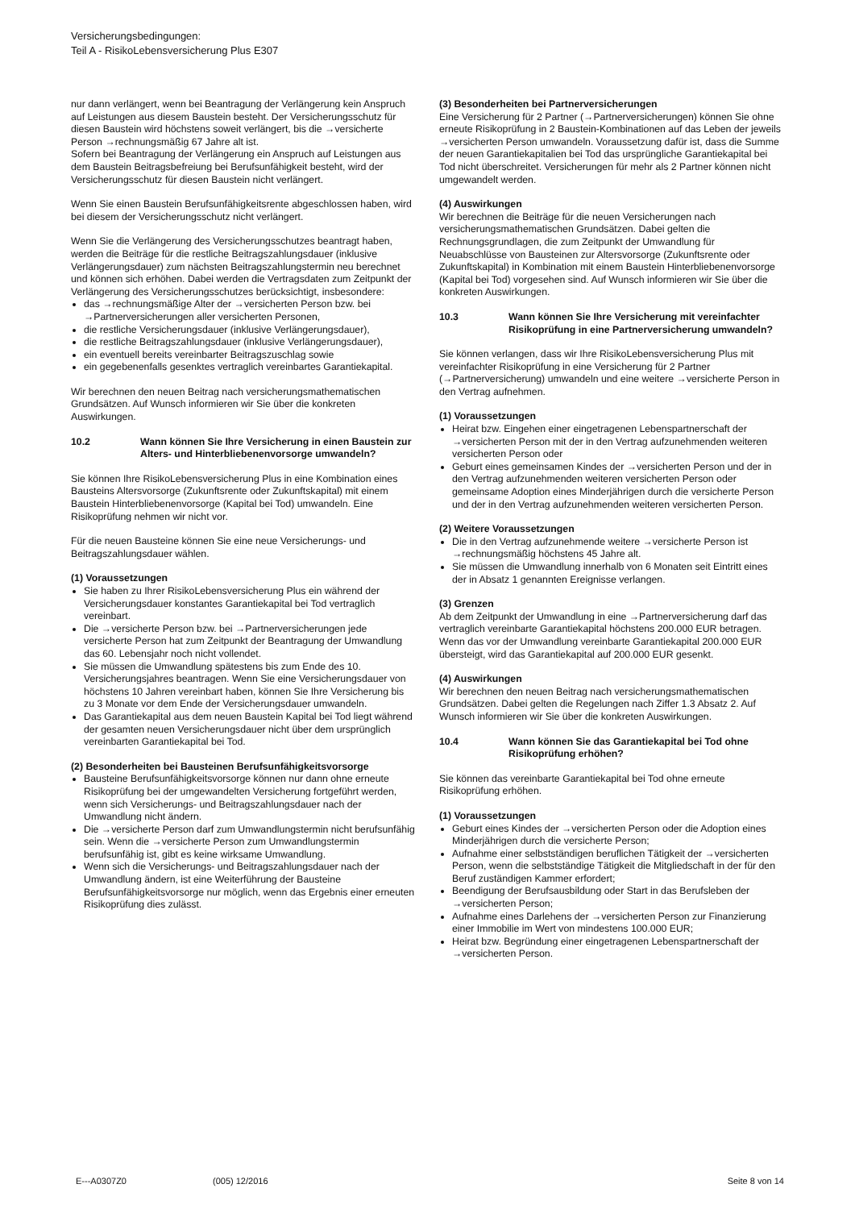Versicherungsbedingungen:
Teil A - RisikoLebensversicherung Plus E307
nur dann verlängert, wenn bei Beantragung der Verlängerung kein Anspruch auf Leistungen aus diesem Baustein besteht. Der Versicherungsschutz für diesen Baustein wird höchstens soweit verlängert, bis die →versicherte Person →rechnungsmäßig 67 Jahre alt ist.
Sofern bei Beantragung der Verlängerung ein Anspruch auf Leistungen aus dem Baustein Beitragsbefreiung bei Berufsunfähigkeit besteht, wird der Versicherungsschutz für diesen Baustein nicht verlängert.
Wenn Sie einen Baustein Berufsunfähigkeitsrente abgeschlossen haben, wird bei diesem der Versicherungsschutz nicht verlängert.
Wenn Sie die Verlängerung des Versicherungsschutzes beantragt haben, werden die Beiträge für die restliche Beitragszahlungsdauer (inklusive Verlängerungsdauer) zum nächsten Beitragszahlungstermin neu berechnet und können sich erhöhen. Dabei werden die Vertragsdaten zum Zeitpunkt der Verlängerung des Versicherungsschutzes berücksichtigt, insbesondere:
das →rechnungsmäßige Alter der →versicherten Person bzw. bei →Partnerversicherungen aller versicherten Personen,
die restliche Versicherungsdauer (inklusive Verlängerungsdauer),
die restliche Beitragszahlungsdauer (inklusive Verlängerungsdauer),
ein eventuell bereits vereinbarter Beitragszuschlag sowie
ein gegebenenfalls gesenktes vertraglich vereinbartes Garantiekapital.
Wir berechnen den neuen Beitrag nach versicherungsmathematischen Grundsätzen. Auf Wunsch informieren wir Sie über die konkreten Auswirkungen.
10.2 Wann können Sie Ihre Versicherung in einen Baustein zur Alters- und Hinterbliebenenvorsorge umwandeln?
Sie können Ihre RisikoLebensversicherung Plus in eine Kombination eines Bausteins Altersvorsorge (Zukunftsrente oder Zukunftskapital) mit einem Baustein Hinterbliebenenvorsorge (Kapital bei Tod) umwandeln. Eine Risikoprüfung nehmen wir nicht vor.
Für die neuen Bausteine können Sie eine neue Versicherungs- und Beitragszahlungsdauer wählen.
(1) Voraussetzungen
Sie haben zu Ihrer RisikoLebensversicherung Plus ein während der Versicherungsdauer konstantes Garantiekapital bei Tod vertraglich vereinbart.
Die →versicherte Person bzw. bei →Partnerversicherungen jede versicherte Person hat zum Zeitpunkt der Beantragung der Umwandlung das 60. Lebensjahr noch nicht vollendet.
Sie müssen die Umwandlung spätestens bis zum Ende des 10. Versicherungsjahres beantragen. Wenn Sie eine Versicherungsdauer von höchstens 10 Jahren vereinbart haben, können Sie Ihre Versicherung bis zu 3 Monate vor dem Ende der Versicherungsdauer umwandeln.
Das Garantiekapital aus dem neuen Baustein Kapital bei Tod liegt während der gesamten neuen Versicherungsdauer nicht über dem ursprünglich vereinbarten Garantiekapital bei Tod.
(2) Besonderheiten bei Bausteinen Berufsunfähigkeitsvorsorge
Bausteine Berufsunfähigkeitsvorsorge können nur dann ohne erneute Risikoprüfung bei der umgewandelten Versicherung fortgeführt werden, wenn sich Versicherungs- und Beitragszahlungsdauer nach der Umwandlung nicht ändern.
Die →versicherte Person darf zum Umwandlungstermin nicht berufsunfähig sein. Wenn die →versicherte Person zum Umwandlungstermin berufsunfähig ist, gibt es keine wirksame Umwandlung.
Wenn sich die Versicherungs- und Beitragszahlungsdauer nach der Umwandlung ändern, ist eine Weiterführung der Bausteine Berufsunfähigkeitsvorsorge nur möglich, wenn das Ergebnis einer erneuten Risikoprüfung dies zulässt.
(3) Besonderheiten bei Partnerversicherungen
Eine Versicherung für 2 Partner (→Partnerversicherungen) können Sie ohne erneute Risikoprüfung in 2 Baustein-Kombinationen auf das Leben der jeweils →versicherten Person umwandeln. Voraussetzung dafür ist, dass die Summe der neuen Garantiekapitalien bei Tod das ursprüngliche Garantiekapital bei Tod nicht überschreitet. Versicherungen für mehr als 2 Partner können nicht umgewandelt werden.
(4) Auswirkungen
Wir berechnen die Beiträge für die neuen Versicherungen nach versicherungsmathematischen Grundsätzen. Dabei gelten die Rechnungsgrundlagen, die zum Zeitpunkt der Umwandlung für Neuabschlüsse von Bausteinen zur Altersvorsorge (Zukunftsrente oder Zukunftskapital) in Kombination mit einem Baustein Hinterbliebenenvorsorge (Kapital bei Tod) vorgesehen sind. Auf Wunsch informieren wir Sie über die konkreten Auswirkungen.
10.3 Wann können Sie Ihre Versicherung mit vereinfachter Risikoprüfung in eine Partnerversicherung umwandeln?
Sie können verlangen, dass wir Ihre RisikoLebensversicherung Plus mit vereinfachter Risikoprüfung in eine Versicherung für 2 Partner (→Partnerversicherung) umwandeln und eine weitere →versicherte Person in den Vertrag aufnehmen.
(1) Voraussetzungen
Heirat bzw. Eingehen einer eingetragenen Lebenspartnerschaft der →versicherten Person mit der in den Vertrag aufzunehmenden weiteren versicherten Person oder
Geburt eines gemeinsamen Kindes der →versicherten Person und der in den Vertrag aufzunehmenden weiteren versicherten Person oder gemeinsame Adoption eines Minderjährigen durch die versicherte Person und der in den Vertrag aufzunehmenden weiteren versicherten Person.
(2) Weitere Voraussetzungen
Die in den Vertrag aufzunehmende weitere →versicherte Person ist →rechnungsmäßig höchstens 45 Jahre alt.
Sie müssen die Umwandlung innerhalb von 6 Monaten seit Eintritt eines der in Absatz 1 genannten Ereignisse verlangen.
(3) Grenzen
Ab dem Zeitpunkt der Umwandlung in eine →Partnerversicherung darf das vertraglich vereinbarte Garantiekapital höchstens 200.000 EUR betragen. Wenn das vor der Umwandlung vereinbarte Garantiekapital 200.000 EUR übersteigt, wird das Garantiekapital auf 200.000 EUR gesenkt.
(4) Auswirkungen
Wir berechnen den neuen Beitrag nach versicherungsmathematischen Grundsätzen. Dabei gelten die Regelungen nach Ziffer 1.3 Absatz 2. Auf Wunsch informieren wir Sie über die konkreten Auswirkungen.
10.4 Wann können Sie das Garantiekapital bei Tod ohne Risikoprüfung erhöhen?
Sie können das vereinbarte Garantiekapital bei Tod ohne erneute Risikoprüfung erhöhen.
(1) Voraussetzungen
Geburt eines Kindes der →versicherten Person oder die Adoption eines Minderjährigen durch die versicherte Person;
Aufnahme einer selbstständigen beruflichen Tätigkeit der →versicherten Person, wenn die selbstständige Tätigkeit die Mitgliedschaft in der für den Beruf zuständigen Kammer erfordert;
Beendigung der Berufsausbildung oder Start in das Berufsleben der →versicherten Person;
Aufnahme eines Darlehens der →versicherten Person zur Finanzierung einer Immobilie im Wert von mindestens 100.000 EUR;
Heirat bzw. Begründung einer eingetragenen Lebenspartnerschaft der →versicherten Person.
E---A0307Z0 (005) 12/2016 Seite 8 von 14